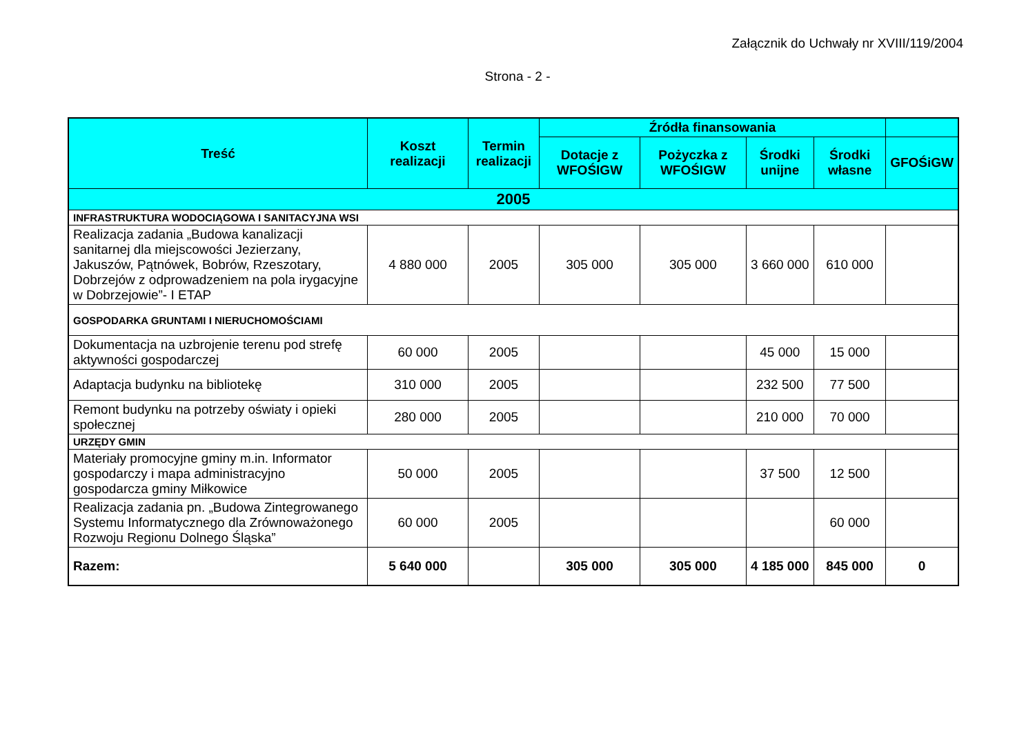Załącznik do Uchwały nr XVIII/119/2004
Strona - 2 -
| Treść | Koszt realizacji | Termin realizacji | Źródła finansowania | | | | |
| --- | --- | --- | --- | --- | --- | --- | --- |
| | | | Dotacje z WFOŚIGW | Pożyczka z WFOŚIGW | Środki unijne | Środki własne | GFOŚiGW |
| 2005 | | | | | | | |
| INFRASTRUKTURA WODOCIĄGOWA I SANITACYJNA WSI | | | | | | | |
| Realizacja zadania „Budowa kanalizacji sanitarnej dla miejscowości Jezierzany, Jakuszów, Pątnówek, Bobrów, Rzeszotary, Dobrzejów z odprowadzeniem na pola irygacyjne w Dobrzejowie”- I ETAP | 4 880 000 | 2005 | 305 000 | 305 000 | 3 660 000 | 610 000 | |
| GOSPODARKA GRUNTAMI I NIERUCHOMOŚCIAMI | | | | | | | |
| Dokumentacja na uzbrojenie terenu pod strefę aktywności gospodarczej | 60 000 | 2005 | | | 45 000 | 15 000 | |
| Adaptacja budynku na bibliotekę | 310 000 | 2005 | | | 232 500 | 77 500 | |
| Remont budynku na potrzeby oświaty i opieki społecznej | 280 000 | 2005 | | | 210 000 | 70 000 | |
| URZĘDY GMIN | | | | | | | |
| Materiały promocyjne gminy m.in. Informator gospodarczy i mapa administracyjno gospodarcza gminy Miłkowice | 50 000 | 2005 | | | 37 500 | 12 500 | |
| Realizacja zadania pn. „Budowa Zintegrowanego Systemu Informatycznego dla Zrównoważonego Rozwoju Regionu Dolnego Śląska” | 60 000 | 2005 | | | | 60 000 | |
| Razem: | 5 640 000 | | 305 000 | 305 000 | 4 185 000 | 845 000 | 0 |